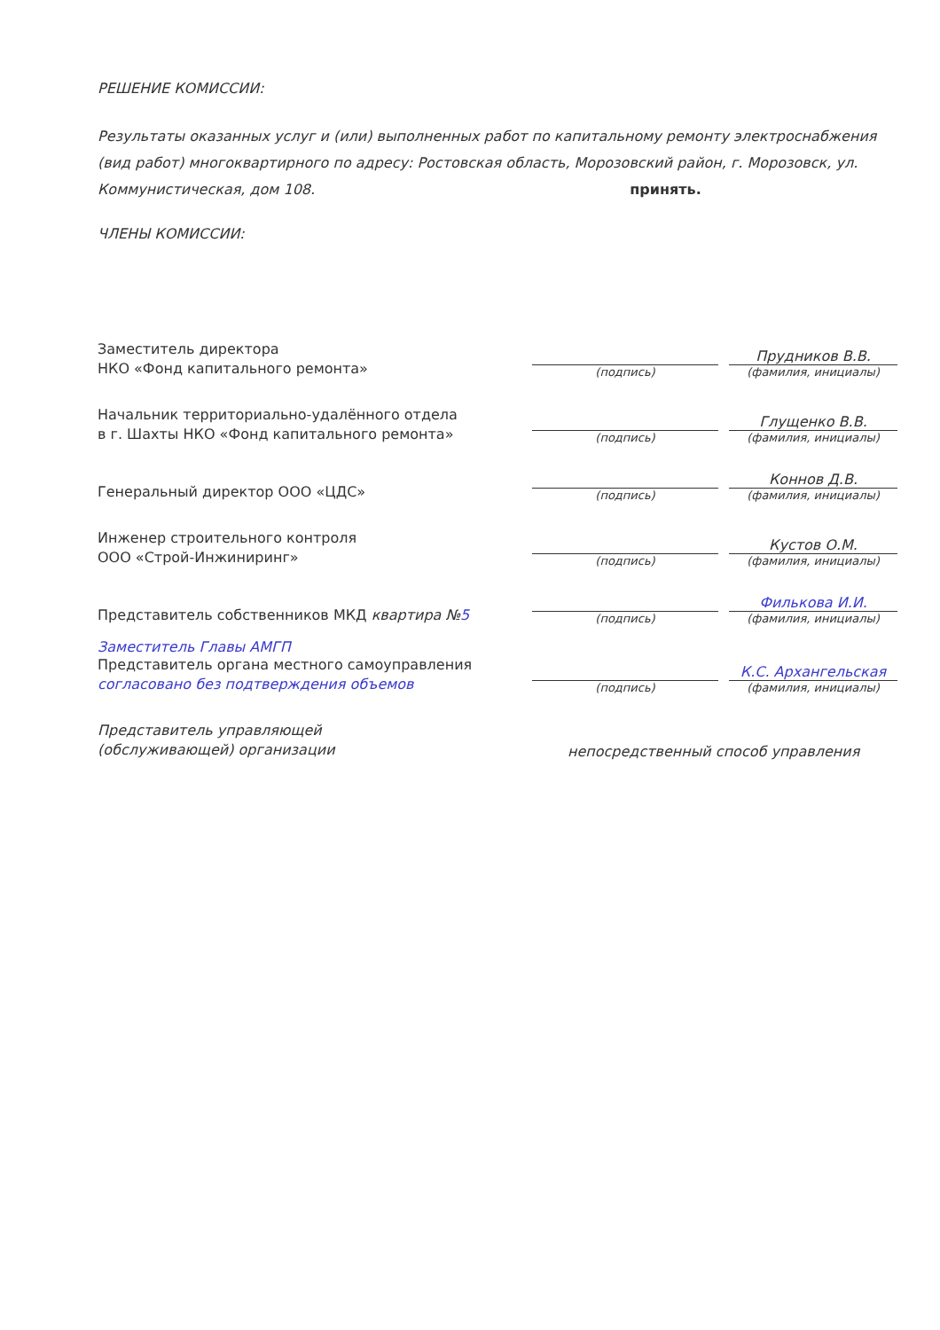РЕШЕНИЕ КОМИССИИ:
Результаты оказанных услуг и (или) выполненных работ по капитальному ремонту электроснабжения (вид работ) многоквартирного по адресу: Ростовская область, Морозовский район, г. Морозовск, ул. Коммунистическая, дом 108. принять.
ЧЛЕНЫ КОМИССИИ:
Заместитель директора
НКО «Фонд капитального ремонта»
(подпись)
Прудников В.В.
(фамилия, инициалы)
Начальник территориально-удалённого отдела
в г. Шахты НКО «Фонд капитального ремонта»
(подпись)
Глущенко В.В.
(фамилия, инициалы)
Генеральный директор ООО «ЦДС»
(подпись)
Коннов Д.В.
(фамилия, инициалы)
Инженер строительного контроля
ООО «Строй-Инжиниринг»
(подпись)
Кустов О.М.
(фамилия, инициалы)
Представитель собственников МКД квартира №5
(подпись)
Филькова И.И.
(фамилия, инициалы)
Заместитель Главы АМГП
Представитель органа местного самоуправления
согласовано без подтверждения объемов
(подпись)
К.С. Архангельская
(фамилия, инициалы)
Представитель управляющей
(обслуживающей) организации
непосредственный способ управления